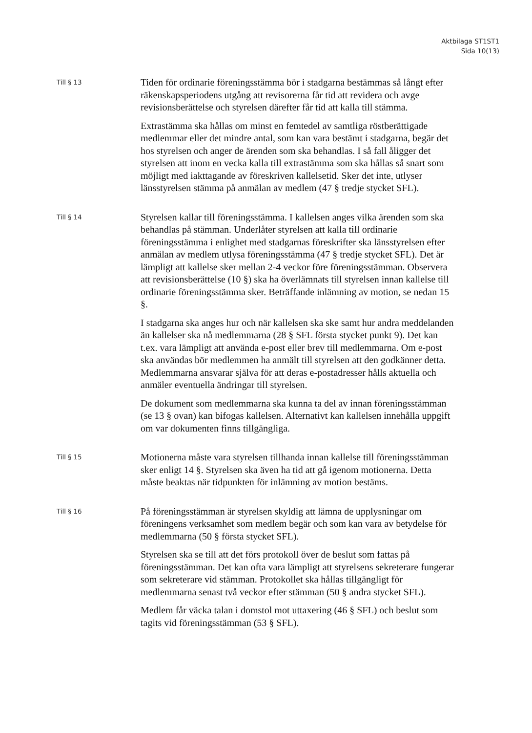Aktbilaga ST1ST1
Sida 10(13)
Till § 13
Tiden för ordinarie föreningsstämma bör i stadgarna bestämmas så långt efter räkenskapsperiodens utgång att revisorerna får tid att revidera och avge revisionsberättelse och styrelsen därefter får tid att kalla till stämma.
Extrastämma ska hållas om minst en femtedel av samtliga röstberättigade medlemmar eller det mindre antal, som kan vara bestämt i stadgarna, begär det hos styrelsen och anger de ärenden som ska behandlas. I så fall åligger det styrelsen att inom en vecka kalla till extrastämma som ska hållas så snart som möjligt med iakttagande av föreskriven kallelsetid. Sker det inte, utlyser länsstyrelsen stämma på anmälan av medlem (47 § tredje stycket SFL).
Till § 14
Styrelsen kallar till föreningsstämma. I kallelsen anges vilka ärenden som ska behandlas på stämman. Underlåter styrelsen att kalla till ordinarie föreningsstämma i enlighet med stadgarnas föreskrifter ska länsstyrelsen efter anmälan av medlem utlysa föreningsstämma (47 § tredje stycket SFL). Det är lämpligt att kallelse sker mellan 2-4 veckor före föreningsstämman. Observera att revisionsberättelse (10 §) ska ha överlämnats till styrelsen innan kallelse till ordinarie föreningsstämma sker. Beträffande inlämning av motion, se nedan 15 §.
I stadgarna ska anges hur och när kallelsen ska ske samt hur andra meddelanden än kallelser ska nå medlemmarna (28 § SFL första stycket punkt 9). Det kan t.ex. vara lämpligt att använda e-post eller brev till medlemmarna. Om e-post ska användas bör medlemmen ha anmält till styrelsen att den godkänner detta. Medlemmarna ansvarar själva för att deras e-postadresser hålls aktuella och anmäler eventuella ändringar till styrelsen.
De dokument som medlemmarna ska kunna ta del av innan föreningsstämman (se 13 § ovan) kan bifogas kallelsen. Alternativt kan kallelsen innehålla uppgift om var dokumenten finns tillgängliga.
Till § 15
Motionerna måste vara styrelsen tillhanda innan kallelse till föreningsstämman sker enligt 14 §. Styrelsen ska även ha tid att gå igenom motionerna. Detta måste beaktas när tidpunkten för inlämning av motion bestäms.
Till § 16
På föreningsstämman är styrelsen skyldig att lämna de upplysningar om föreningens verksamhet som medlem begär och som kan vara av betydelse för medlemmarna (50 § första stycket SFL).
Styrelsen ska se till att det förs protokoll över de beslut som fattas på föreningsstämman. Det kan ofta vara lämpligt att styrelsens sekreterare fungerar som sekreterare vid stämman. Protokollet ska hållas tillgängligt för medlemmarna senast två veckor efter stämman (50 § andra stycket SFL).
Medlem får väcka talan i domstol mot uttaxering (46 § SFL) och beslut som tagits vid föreningsstämman (53 § SFL).